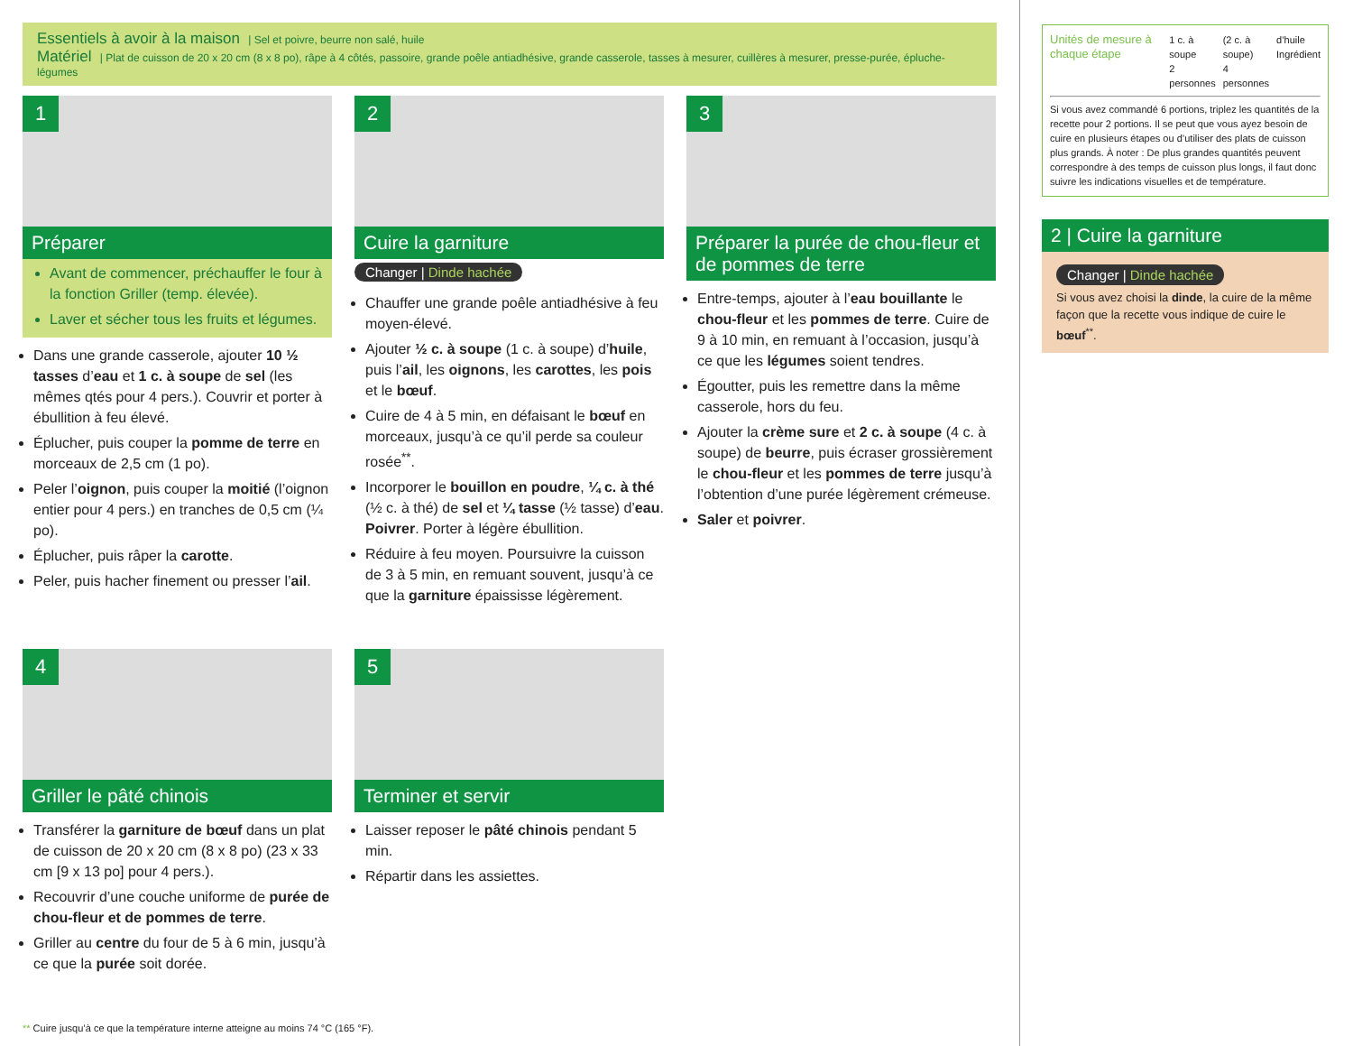Essentiels à avoir à la maison | Sel et poivre, beurre non salé, huile
Matériel | Plat de cuisson de 20 x 20 cm (8 x 8 po), râpe à 4 côtés, passoire, grande poêle antiadhésive, grande casserole, tasses à mesurer, cuillères à mesurer, presse-purée, épluche-légumes
1
Préparer
Avant de commencer, préchauffer le four à la fonction Griller (temp. élevée).
Laver et sécher tous les fruits et légumes.
Dans une grande casserole, ajouter 10 ½ tasses d’eau et 1 c. à soupe de sel (les mêmes qtés pour 4 pers.). Couvrir et porter à ébullition à feu élevé.
Éplucher, puis couper la pomme de terre en morceaux de 2,5 cm (1 po).
Peler l’oignon, puis couper la moitié (l’oignon entier pour 4 pers.) en tranches de 0,5 cm (¼ po).
Éplucher, puis râper la carotte.
Peler, puis hacher finement ou presser l’ail.
2
Cuire la garniture
Changer | Dinde hachée
Chauffer une grande poêle antiadhésive à feu moyen-élevé.
Ajouter ½ c. à soupe (1 c. à soupe) d’huile, puis l’ail, les oignons, les carottes, les pois et le bœuf.
Cuire de 4 à 5 min, en défaisant le bœuf en morceaux, jusqu’à ce qu’il perde sa couleur rosée<sup>**</sup>.
Incorporer le bouillon en poudre, ¼ c. à thé (½ c. à thé) de sel et ¼ tasse (½ tasse) d’eau. Poivrer. Porter à légère ébullition.
Réduire à feu moyen. Poursuivre la cuisson de 3 à 5 min, en remuant souvent, jusqu’à ce que la garniture épaississe légèrement.
3
Préparer la purée de chou-fleur et de pommes de terre
Entre-temps, ajouter à l’eau bouillante le chou-fleur et les pommes de terre. Cuire de 9 à 10 min, en remuant à l’occasion, jusqu’à ce que les légumes soient tendres.
Égoutter, puis les remettre dans la même casserole, hors du feu.
Ajouter la crème sure et 2 c. à soupe (4 c. à soupe) de beurre, puis écraser grossièrement le chou-fleur et les pommes de terre jusqu’à l’obtention d’une purée légèrement crémeuse.
Saler et poivrer.
4
Griller le pâté chinois
Transférer la garniture de bœuf dans un plat de cuisson de 20 x 20 cm (8 x 8 po) (23 x 33 cm [9 x 13 po] pour 4 pers.).
Recouvrir d’une couche uniforme de purée de chou-fleur et de pommes de terre.
Griller au centre du four de 5 à 6 min, jusqu’à ce que la purée soit dorée.
5
Terminer et servir
Laisser reposer le pâté chinois pendant 5 min.
Répartir dans les assiettes.
** Cuire jusqu’à ce que la température interne atteigne au moins 74 °C (165 °F).
Unités de mesure à chaque étape 1 c. à soupe
2 personnes (2 c. à soupe)
4 personnes d’huile
Ingrédient
Si vous avez commandé 6 portions, triplez les quantités de la recette pour 2 portions. Il se peut que vous ayez besoin de cuire en plusieurs étapes ou d’utiliser des plats de cuisson plus grands. À noter : De plus grandes quantités peuvent correspondre à des temps de cuisson plus longs, il faut donc suivre les indications visuelles et de température.
2 | Cuire la garniture
Changer | Dinde hachée
Si vous avez choisi la dinde, la cuire de la même façon que la recette vous indique de cuire le bœuf<sup>**</sup>.